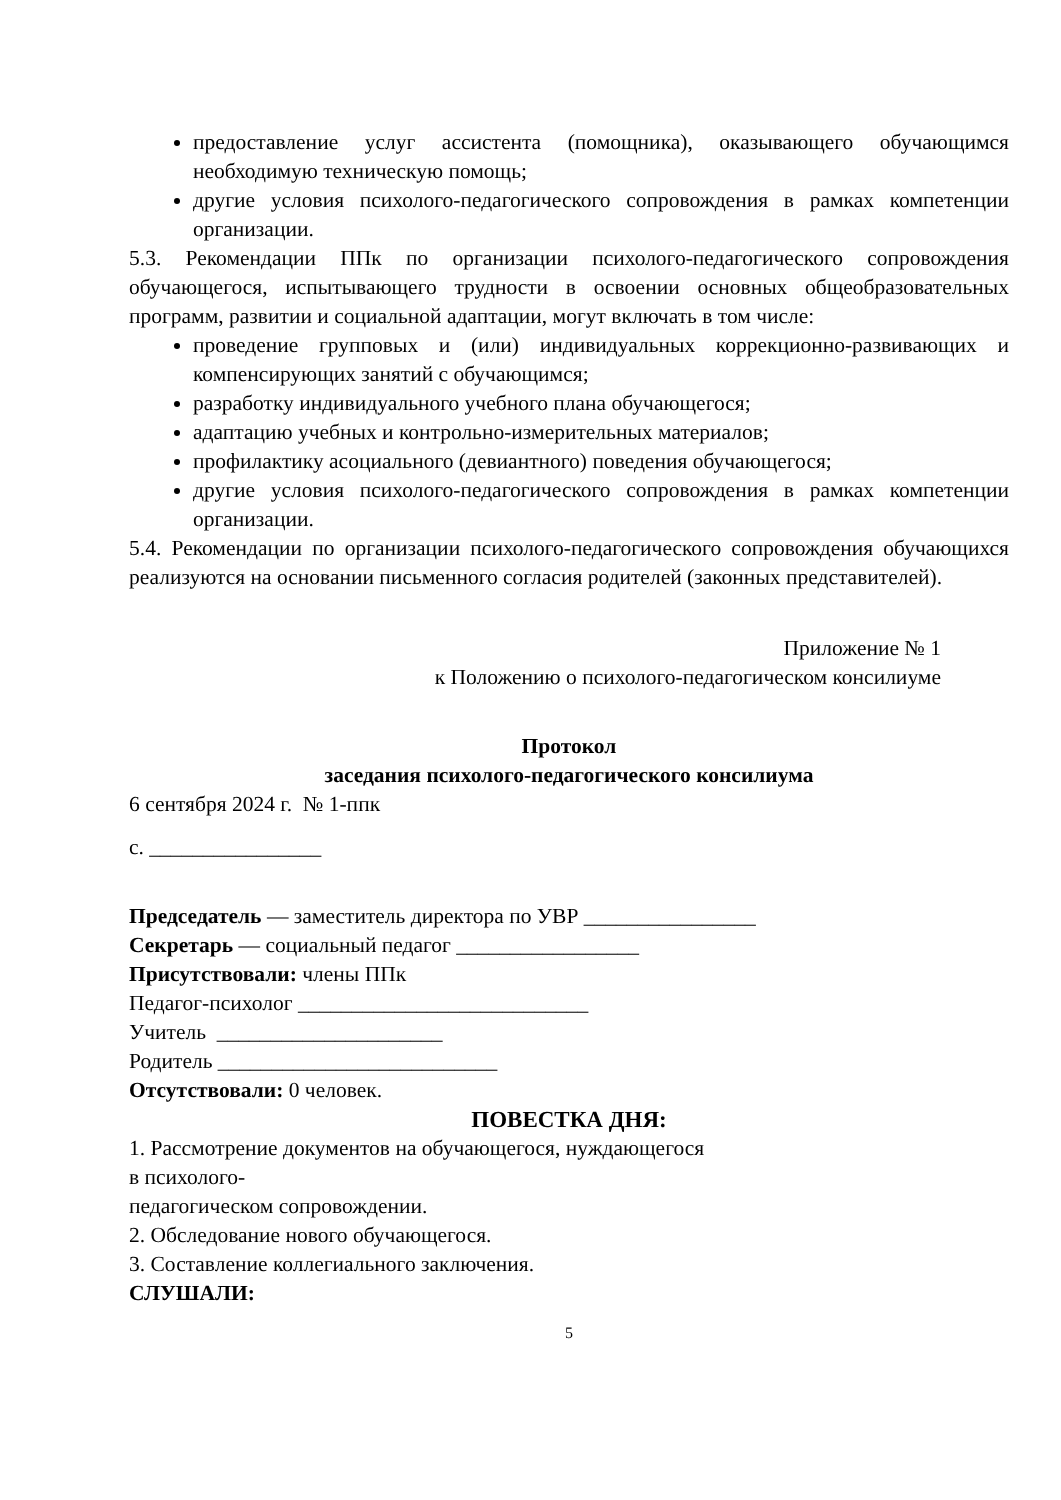предоставление услуг ассистента (помощника), оказывающего обучающимся необходимую техническую помощь;
другие условия психолого-педагогического сопровождения в рамках компетенции организации.
5.3. Рекомендации ППк по организации психолого-педагогического сопровождения обучающегося, испытывающего трудности в освоении основных общеобразовательных программ, развитии и социальной адаптации, могут включать в том числе:
проведение групповых и (или) индивидуальных коррекционно-развивающих и компенсирующих занятий с обучающимся;
разработку индивидуального учебного плана обучающегося;
адаптацию учебных и контрольно-измерительных материалов;
профилактику асоциального (девиантного) поведения обучающегося;
другие условия психолого-педагогического сопровождения в рамках компетенции организации.
5.4. Рекомендации по организации психолого-педагогического сопровождения обучающихся реализуются на основании письменного согласия родителей (законных представителей).
Приложение № 1
к Положению о психолого-педагогическом консилиуме
Протокол
заседания психолого-педагогического консилиума
6 сентября 2024 г. № 1-ппк
с. ________________
Председатель — заместитель директора по УВР ________________
Секретарь — социальный педагог _________________
Присутствовали: члены ППк
Педагог-психолог ___________________________
Учитель _____________________
Родитель __________________________
Отсутствовали: 0 человек.
ПОВЕСТКА ДНЯ:
1. Рассмотрение документов на обучающегося, нуждающегося
в психолого-
педагогическом сопровождении.
2. Обследование нового обучающегося.
3. Составление коллегиального заключения.
СЛУШАЛИ:
5